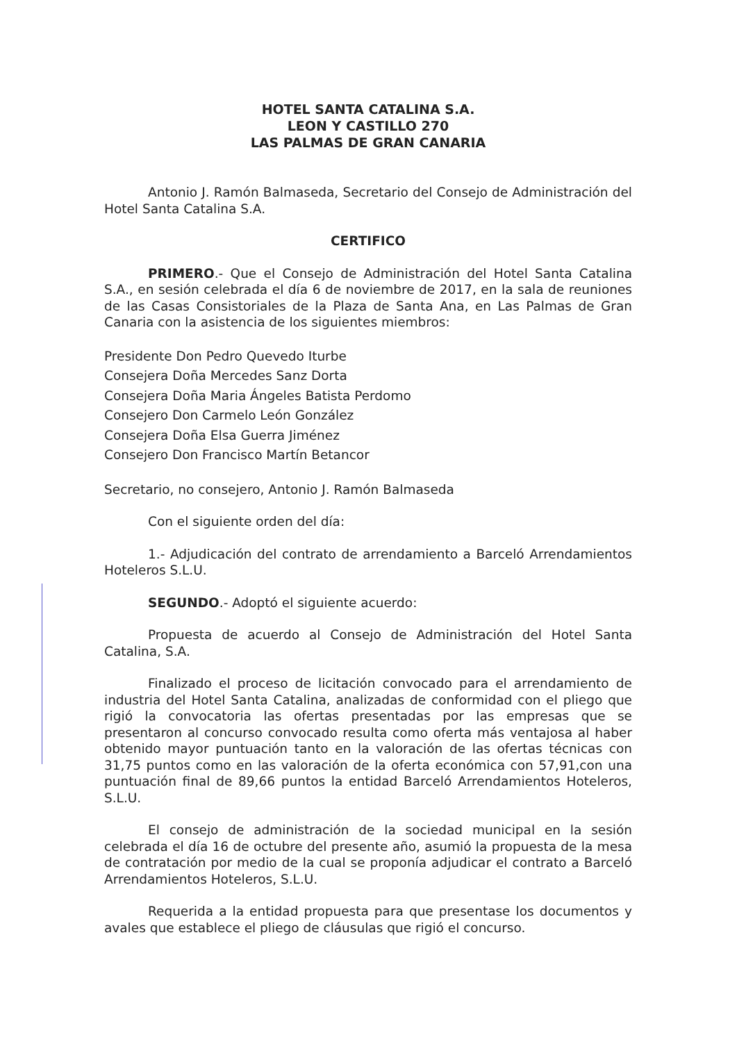HOTEL SANTA CATALINA S.A.
LEON Y CASTILLO 270
LAS PALMAS DE GRAN CANARIA
Antonio J. Ramón Balmaseda, Secretario del Consejo de Administración del Hotel Santa Catalina S.A.
CERTIFICO
PRIMERO.- Que el Consejo de Administración del Hotel Santa Catalina S.A., en sesión celebrada el día 6 de noviembre de 2017, en la sala de reuniones de las Casas Consistoriales de la Plaza de Santa Ana, en Las Palmas de Gran Canaria con la asistencia de los siguientes miembros:
Presidente Don Pedro Quevedo Iturbe
Consejera Doña Mercedes Sanz Dorta
Consejera Doña Maria Ángeles Batista Perdomo
Consejero Don Carmelo León González
Consejera Doña Elsa Guerra Jiménez
Consejero Don Francisco Martín Betancor
Secretario, no consejero, Antonio J. Ramón Balmaseda
Con el siguiente orden del día:
1.- Adjudicación del contrato de arrendamiento a Barceló Arrendamientos Hoteleros S.L.U.
SEGUNDO.- Adoptó el siguiente acuerdo:
Propuesta de acuerdo al Consejo de Administración del Hotel Santa Catalina, S.A.
Finalizado el proceso de licitación convocado para el arrendamiento de industria del Hotel Santa Catalina, analizadas de conformidad con el pliego que rigió la convocatoria las ofertas presentadas por las empresas que se presentaron al concurso convocado resulta como oferta más ventajosa al haber obtenido mayor puntuación tanto en la valoración de las ofertas técnicas con 31,75 puntos como en las valoración de la oferta económica con 57,91,con una puntuación final de 89,66 puntos la entidad Barceló Arrendamientos Hoteleros, S.L.U.
El consejo de administración de la sociedad municipal en la sesión celebrada el día 16 de octubre del presente año, asumió la propuesta de la mesa de contratación por medio de la cual se proponía adjudicar el contrato a Barceló Arrendamientos Hoteleros, S.L.U.
Requerida a la entidad propuesta para que presentase los documentos y avales que establece el pliego de cláusulas que rigió el concurso.